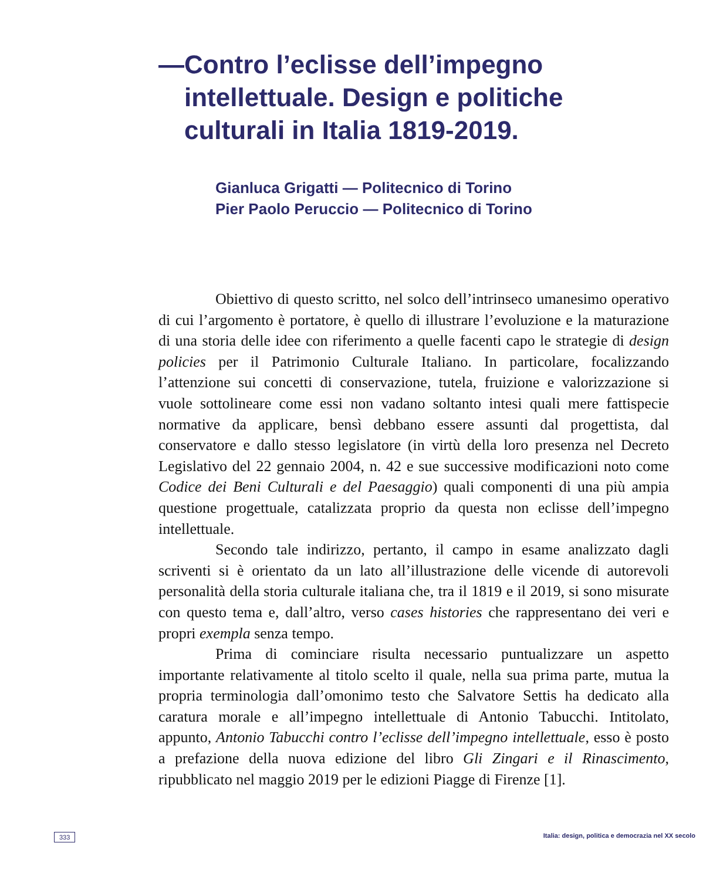— Contro l’eclisse dell’impegno intellettuale. Design e politiche culturali in Italia 1819-2019.
Gianluca Grigatti — Politecnico di Torino
Pier Paolo Peruccio — Politecnico di Torino
Obiettivo di questo scritto, nel solco dell’intrinseco umanesimo operativo di cui l’argomento è portatore, è quello di illustrare l’evoluzione e la maturazione di una storia delle idee con riferimento a quelle facenti capo le strategie di design policies per il Patrimonio Culturale Italiano. In particolare, focalizzando l’attenzione sui concetti di conservazione, tutela, fruizione e valorizzazione si vuole sottolineare come essi non vadano soltanto intesi quali mere fattispecie normative da applicare, bensì debbano essere assunti dal progettista, dal conservatore e dallo stesso legislatore (in virtù della loro presenza nel Decreto Legislativo del 22 gennaio 2004, n. 42 e sue successive modificazioni noto come Codice dei Beni Culturali e del Paesaggio) quali componenti di una più ampia questione progettuale, catalizzata proprio da questa non eclisse dell’impegno intellettuale.
Secondo tale indirizzo, pertanto, il campo in esame analizzato dagli scriventi si è orientato da un lato all’illustrazione delle vicende di autorevoli personalità della storia culturale italiana che, tra il 1819 e il 2019, si sono misurate con questo tema e, dall’altro, verso cases histories che rappresentano dei veri e propri exempla senza tempo.
Prima di cominciare risulta necessario puntualizzare un aspetto importante relativamente al titolo scelto il quale, nella sua prima parte, mutua la propria terminologia dall’omonimo testo che Salvatore Settis ha dedicato alla caratura morale e all’impegno intellettuale di Antonio Tabucchi. Intitolato, appunto, Antonio Tabucchi contro l’eclisse dell’impegno intellettuale, esso è posto a prefazione della nuova edizione del libro Gli Zingari e il Rinascimento, ripubblicato nel maggio 2019 per le edizioni Piagge di Firenze [1].
333 Italia: design, politica e democrazia nel XX secolo